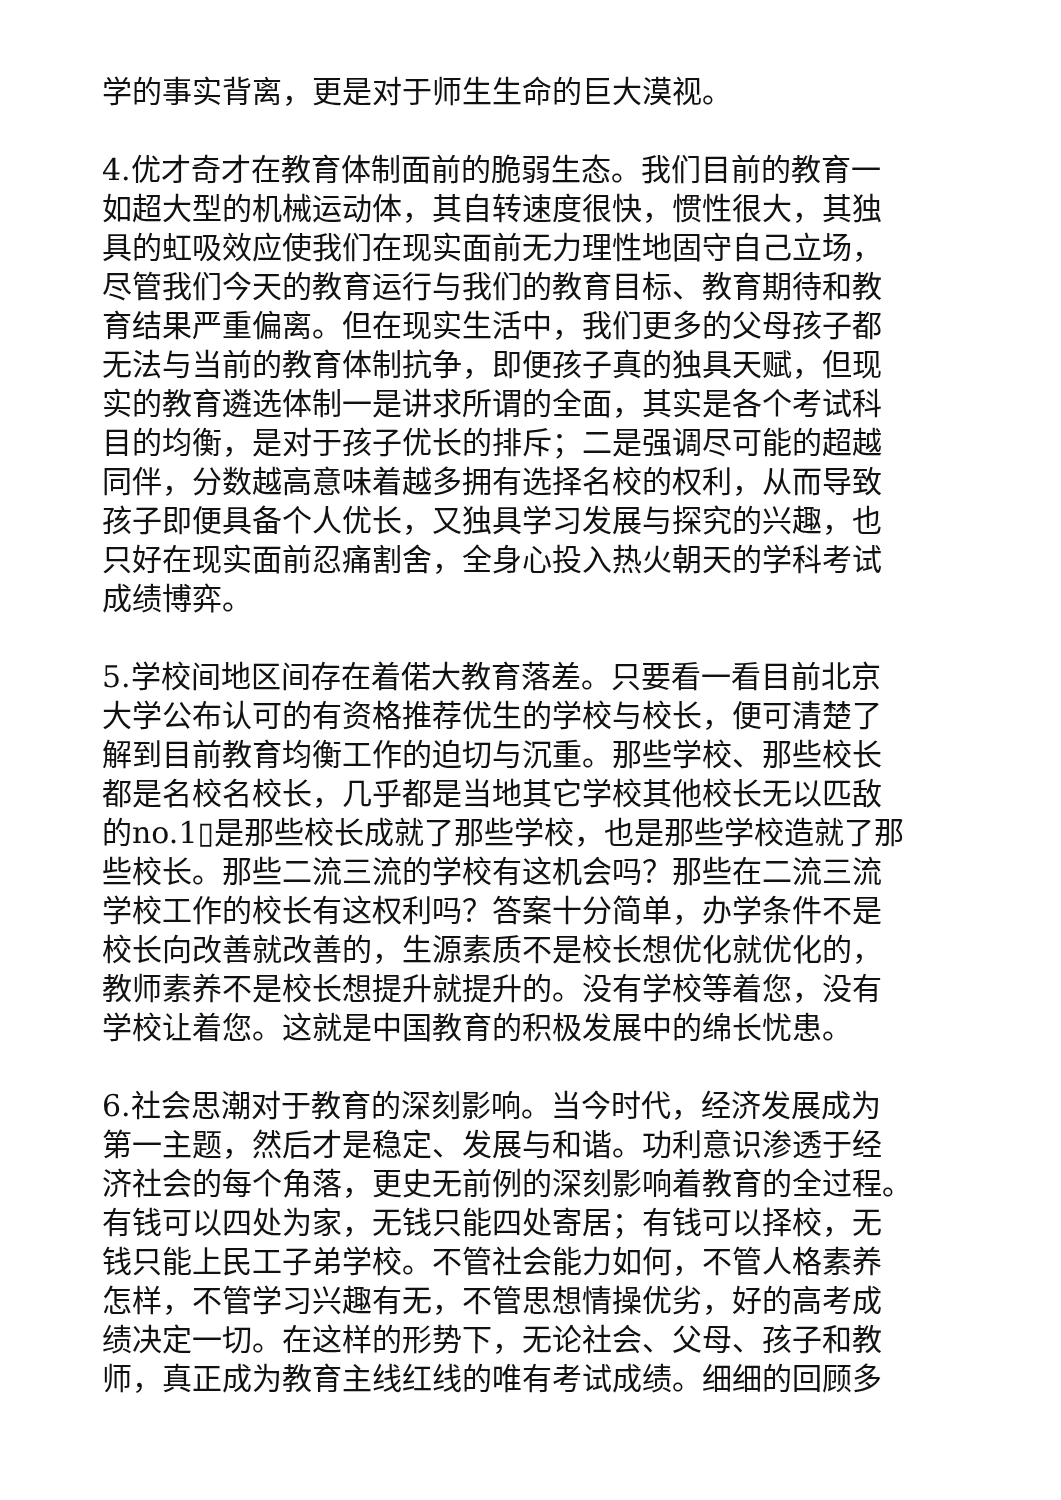学的事实背离，更是对于师生生命的巨大漠视。
4.优才奇才在教育体制面前的脆弱生态。我们目前的教育一
如超大型的机械运动体，其自转速度很快，惯性很大，其独
具的虹吸效应使我们在现实面前无力理性地固守自己立场，
尽管我们今天的教育运行与我们的教育目标、教育期待和教
育结果严重偏离。但在现实生活中，我们更多的父母孩子都
无法与当前的教育体制抗争，即便孩子真的独具天赋，但现
实的教育遴选体制一是讲求所谓的全面，其实是各个考试科
目的均衡，是对于孩子优长的排斥；二是强调尽可能的超越
同伴，分数越高意味着越多拥有选择名校的权利，从而导致
孩子即便具备个人优长，又独具学习发展与探究的兴趣，也
只好在现实面前忍痛割舍，全身心投入热火朝天的学科考试
成绩博弈。
5.学校间地区间存在着偌大教育落差。只要看一看目前北京
大学公布认可的有资格推荐优生的学校与校长，便可清楚了
解到目前教育均衡工作的迫切与沉重。那些学校、那些校长
都是名校名校长，几乎都是当地其它学校其他校长无以匹敌
的no.1▯是那些校长成就了那些学校，也是那些学校造就了那
些校长。那些二流三流的学校有这机会吗？那些在二流三流
学校工作的校长有这权利吗？答案十分简单，办学条件不是
校长向改善就改善的，生源素质不是校长想优化就优化的，
教师素养不是校长想提升就提升的。没有学校等着您，没有
学校让着您。这就是中国教育的积极发展中的绵长忧患。
6.社会思潮对于教育的深刻影响。当今时代，经济发展成为
第一主题，然后才是稳定、发展与和谐。功利意识渗透于经
济社会的每个角落，更史无前例的深刻影响着教育的全过程。
有钱可以四处为家，无钱只能四处寄居；有钱可以择校，无
钱只能上民工子弟学校。不管社会能力如何，不管人格素养
怎样，不管学习兴趣有无，不管思想情操优劣，好的高考成
绩决定一切。在这样的形势下，无论社会、父母、孩子和教
师，真正成为教育主线红线的唯有考试成绩。细细的回顾多